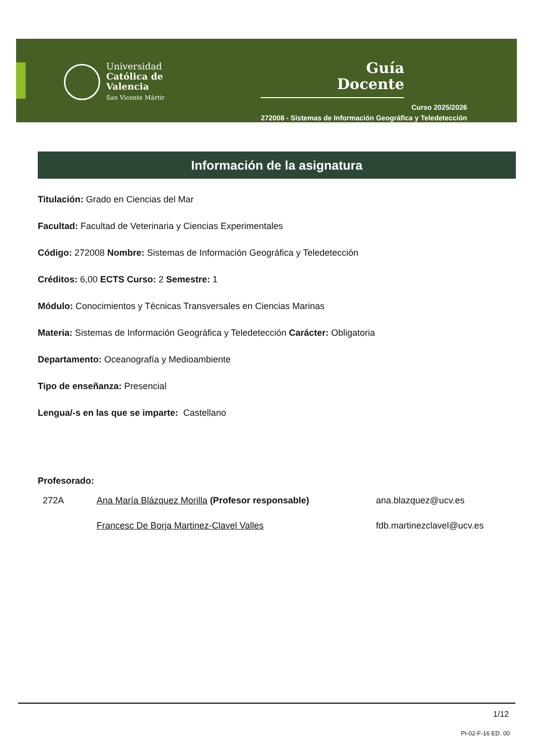Universidad
Católica de
Valencia
San Vicente Mártir
Guía
Docente
Curso 2025/2026
272008 - Sistemas de Información Geográfica y Teledetección
Información de la asignatura
Titulación: Grado en Ciencias del Mar
Facultad: Facultad de Veterinaria y Ciencias Experimentales
Código: 272008 Nombre: Sistemas de Información Geográfica y Teledetección
Créditos: 6,00 ECTS Curso: 2 Semestre: 1
Módulo: Conocimientos y Técnicas Transversales en Ciencias Marinas
Materia: Sistemas de Información Geográfica y Teledetección Carácter: Obligatoria
Departamento: Oceanografía y Medioambiente
Tipo de enseñanza: Presencial
Lengua/-s en las que se imparte: Castellano
Profesorado:
| 272A | Ana María Blázquez Morilla (Profesor responsable) | ana.blazquez@ucv.es |
| | Francesc De Borja Martinez-Clavel Valles | fdb.martinezclavel@ucv.es |
1/12
PI-02-F-16 ED. 00